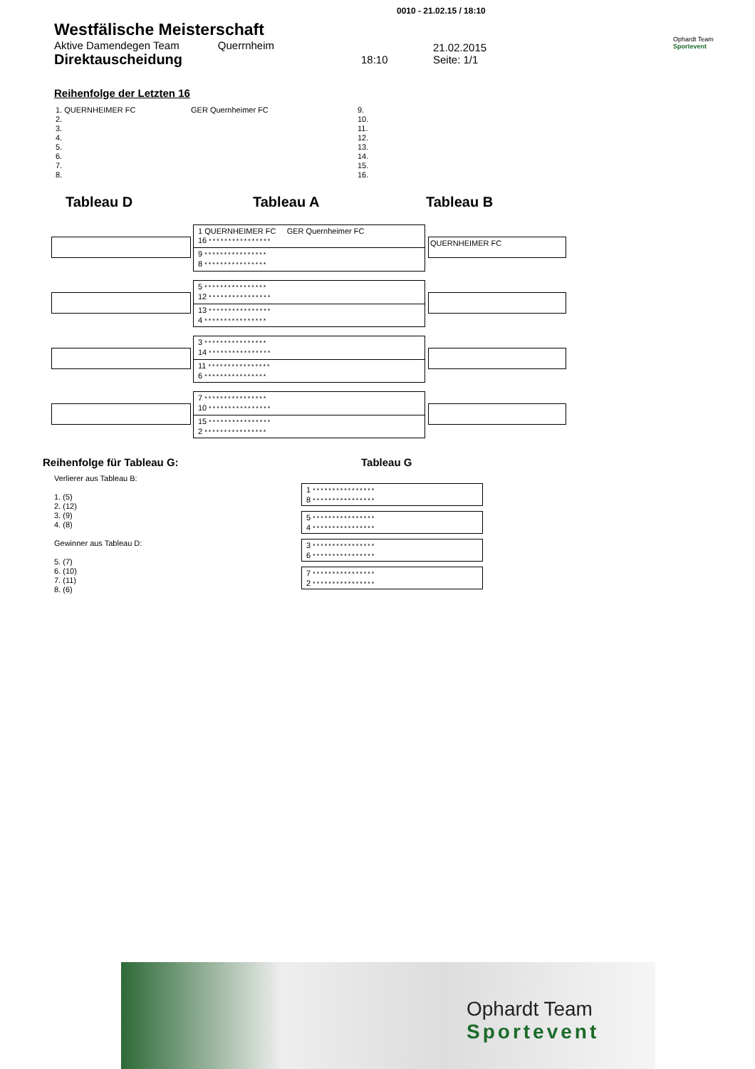0010 - 21.02.15 / 18:10
Westfälische Meisterschaft
Aktive Damendegen Team Querrnheim
Direktauscheidung
18:10
21.02.2015
Seite: 1/1
Ophardt Team
Sportevent
Reihenfolge der Letzten 16
1. QUERNHEIMER FC
2.
3.
4.
5.
6.
7.
8.
GER Quernheimer FC
9.
10.
11.
12.
13.
14.
15.
16.
Tableau D Tableau A Tableau B
QUERNHEIMER FC
1 QUERNHEIMER FC GER Quernheimer FC
16 ****************
9 ****************
8 ****************
5 ****************
12 ****************
13 ****************
4 ****************
3 ****************
14 ****************
11 ****************
6 ****************
7 ****************
10 ****************
15 ****************
2 ****************
Reihenfolge für Tableau G:
Verlierer aus Tableau B:
1. (5)
2. (12)
3. (9)
4. (8)
Gewinner aus Tableau D:
5. (7)
6. (10)
7. (11)
8. (6)
Tableau G
1 ****************
8 ****************
5 ****************
4 ****************
3 ****************
6 ****************
7 ****************
2 ****************
Ophardt Team
Sportevent